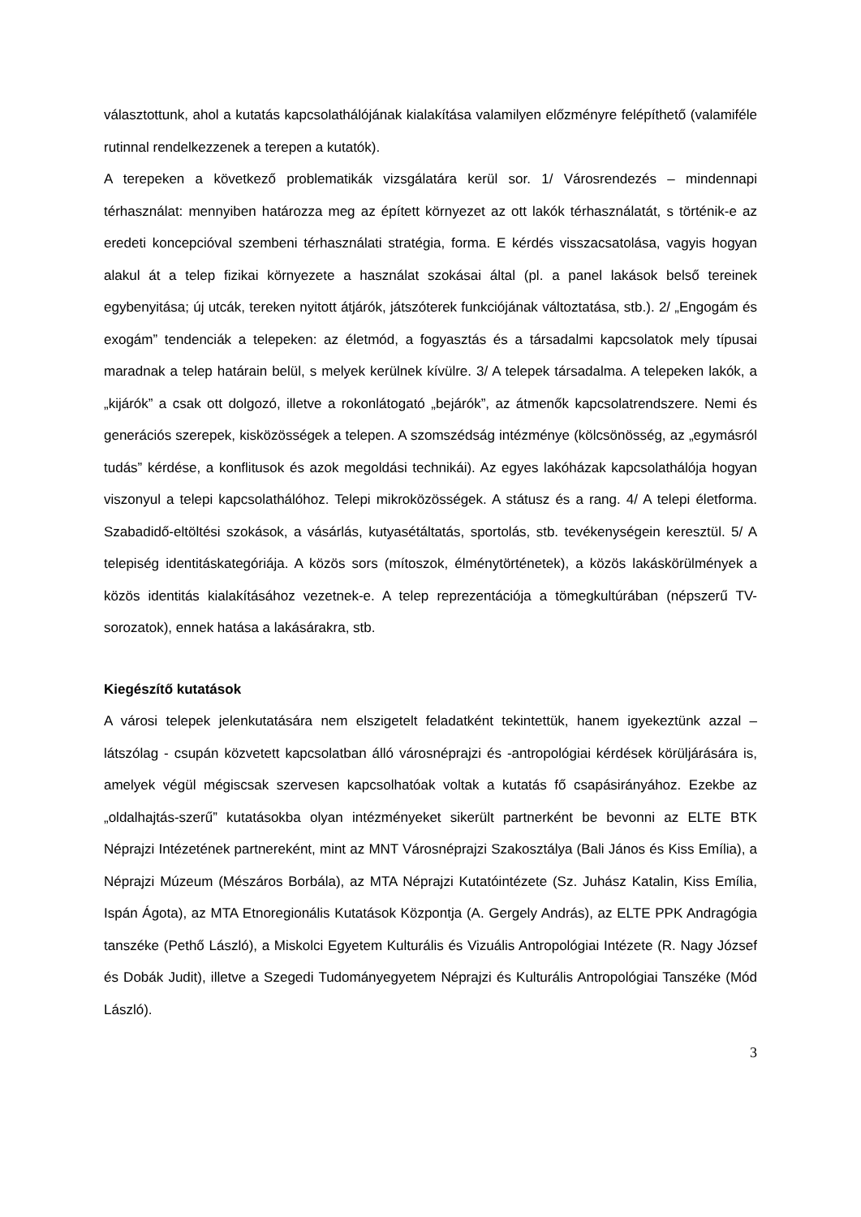választottunk, ahol a kutatás kapcsolathálójának kialakítása valamilyen előzményre felépíthető (valamiféle rutinnal rendelkezzenek a terepen a kutatók).
A terepeken a következő problematikák vizsgálatára kerül sor. 1/ Városrendezés – mindennapi térhasználat: mennyiben határozza meg az épített környezet az ott lakók térhasználatát, s történik-e az eredeti koncepcióval szembeni térhasználati stratégia, forma. E kérdés visszacsatolása, vagyis hogyan alakul át a telep fizikai környezete a használat szokásai által (pl. a panel lakások belső tereinek egybenyitása; új utcák, tereken nyitott átjárók, játszóterek funkciójának változtatása, stb.). 2/ „Engogám és exogám” tendenciák a telepeken: az életmód, a fogyasztás és a társadalmi kapcsolatok mely típusai maradnak a telep határain belül, s melyek kerülnek kívülre. 3/ A telepek társadalma. A telepeken lakók, a „kijárók” a csak ott dolgozó, illetve a rokonlátogató „bejárók”, az átmenők kapcsolatrendszere. Nemi és generációs szerepek, kisközösségek a telepen. A szomszédság intézménye (kölcsönösség, az „egymásról tudás” kérdése, a konflitusok és azok megoldási technikái). Az egyes lakóházak kapcsolathálója hogyan viszonyul a telepi kapcsolathálóhoz. Telepi mikroközösségek. A státusz és a rang. 4/ A telepi életforma. Szabadidő-eltöltési szokások, a vásárlás, kutyasétáltatás, sportolás, stb. tevékenységein keresztül. 5/ A telepiség identitáskategóriája. A közös sors (mítoszok, élménytörténetek), a közös lakáskörülmények a közös identitás kialakításához vezetnek-e. A telep reprezentációja a tömegkultúrában (népszerű TV-sorozatok), ennek hatása a lakásárakra, stb.
Kiegészítő kutatások
A városi telepek jelenkutatására nem elszigetelt feladatként tekintettük, hanem igyekeztünk azzal – látszólag - csupán közvetett kapcsolatban álló városnéprajzi és -antropológiai kérdések körüljárására is, amelyek végül mégiscsak szervesen kapcsolhatóak voltak a kutatás fő csapásirányához. Ezekbe az „oldalhajtás-szerű” kutatásokba olyan intézményeket sikerült partnerként be bevonni az ELTE BTK Néprajzi Intézetének partnereként, mint az MNT Városnéprajzi Szakosztálya (Bali János és Kiss Emília), a Néprajzi Múzeum (Mészáros Borbála), az MTA Néprajzi Kutatóintézete (Sz. Juhász Katalin, Kiss Emília, Ispán Ágota), az MTA Etnoregionális Kutatások Központja (A. Gergely András), az ELTE PPK Andragógia tanszéke (Pethő László), a Miskolci Egyetem Kulturális és Vizuális Antropológiai Intézete (R. Nagy József és Dobák Judit), illetve a Szegedi Tudományegyetem Néprajzi és Kulturális Antropológiai Tanszéke (Mód László).
3